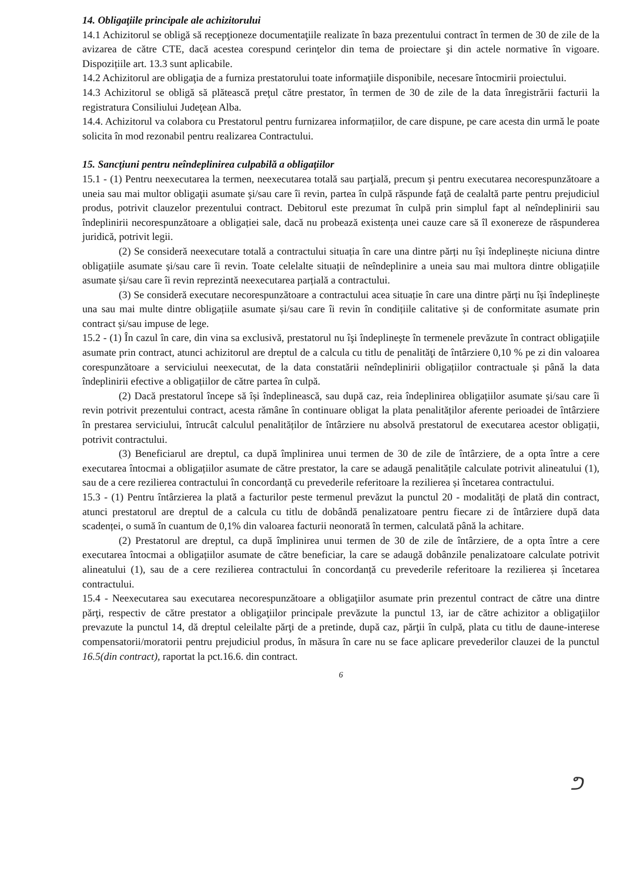14. Obligaţiile principale ale achizitorului
14.1 Achizitorul se obligă să recepţioneze documentaţiile realizate în baza prezentului contract în termen de 30 de zile de la avizarea de către CTE, dacă acestea corespund cerinţelor din tema de proiectare şi din actele normative în vigoare. Dispozițiile art. 13.3 sunt aplicabile.
14.2 Achizitorul are obligaţia de a furniza prestatorului toate informaţiile disponibile, necesare întocmirii proiectului.
14.3 Achizitorul se obligă să plătească preţul către prestator, în termen de 30 de zile de la data înregistrării facturii la registratura Consiliului Judeţean Alba.
14.4. Achizitorul va colabora cu Prestatorul pentru furnizarea informațiilor, de care dispune, pe care acesta din urmă le poate solicita în mod rezonabil pentru realizarea Contractului.
15. Sancţiuni pentru neîndeplinirea culpabilă a obligaţiilor
15.1 - (1) Pentru neexecutarea la termen, neexecutarea totală sau parţială, precum şi pentru executarea necorespunzătoare a uneia sau mai multor obligaţii asumate şi/sau care îi revin, partea în culpă răspunde faţă de cealaltă parte pentru prejudiciul produs, potrivit clauzelor prezentului contract. Debitorul este prezumat în culpă prin simplul fapt al neîndeplinirii sau îndeplinirii necorespunzătoare a obligației sale, dacă nu probează existența unei cauze care să îl exonereze de răspunderea juridică, potrivit legii.
(2) Se consideră neexecutare totală a contractului situația în care una dintre părți nu își îndeplinește niciuna dintre obligațiile asumate și/sau care îi revin. Toate celelalte situații de neîndeplinire a uneia sau mai multora dintre obligațiile asumate și/sau care îi revin reprezintă neexecutarea parțială a contractului.
(3) Se consideră executare necorespunzătoare a contractului acea situație în care una dintre părți nu își îndeplinește una sau mai multe dintre obligațiile asumate și/sau care îi revin în condițiile calitative și de conformitate asumate prin contract și/sau impuse de lege.
15.2 - (1) În cazul în care, din vina sa exclusivă, prestatorul nu îşi îndeplineşte în termenele prevăzute în contract obligaţiile asumate prin contract, atunci achizitorul are dreptul de a calcula cu titlu de penalităţi de întârziere 0,10 % pe zi din valoarea corespunzătoare a serviciului neexecutat, de la data constatării neîndeplinirii obligațiilor contractuale și până la data îndeplinirii efective a obligațiilor de către partea în culpă.
(2) Dacă prestatorul începe să își îndeplinească, sau după caz, reia îndeplinirea obligațiilor asumate și/sau care îi revin potrivit prezentului contract, acesta rămâne în continuare obligat la plata penalităților aferente perioadei de întârziere în prestarea serviciului, întrucât calculul penalităților de întârziere nu absolvă prestatorul de executarea acestor obligații, potrivit contractului.
(3) Beneficiarul are dreptul, ca după împlinirea unui termen de 30 de zile de întârziere, de a opta între a cere executarea întocmai a obligațiilor asumate de către prestator, la care se adaugă penalitățile calculate potrivit alineatului (1), sau de a cere rezilierea contractului în concordanță cu prevederile referitoare la rezilierea și încetarea contractului.
15.3 - (1) Pentru întârzierea la plată a facturilor peste termenul prevăzut la punctul 20 - modalități de plată din contract, atunci prestatorul are dreptul de a calcula cu titlu de dobândă penalizatoare pentru fiecare zi de întârziere după data scadenței, o sumă în cuantum de 0,1% din valoarea facturii neonorată în termen, calculată până la achitare.
(2) Prestatorul are dreptul, ca după împlinirea unui termen de 30 de zile de întârziere, de a opta între a cere executarea întocmai a obligațiilor asumate de către beneficiar, la care se adaugă dobânzile penalizatoare calculate potrivit alineatului (1), sau de a cere rezilierea contractului în concordanță cu prevederile referitoare la rezilierea și încetarea contractului.
15.4 - Neexecutarea sau executarea necorespunzătoare a obligaţiilor asumate prin prezentul contract de către una dintre părţi, respectiv de către prestator a obligaţiilor principale prevăzute la punctul 13, iar de către achizitor a obligaţiilor prevazute la punctul 14, dă dreptul celeilalte părţi de a pretinde, după caz, părţii în culpă, plata cu titlu de daune-interese compensatorii/moratorii pentru prejudiciul produs, în măsura în care nu se face aplicare prevederilor clauzei de la punctul 16.5(din contract), raportat la pct.16.6. din contract.
6
ᕤ